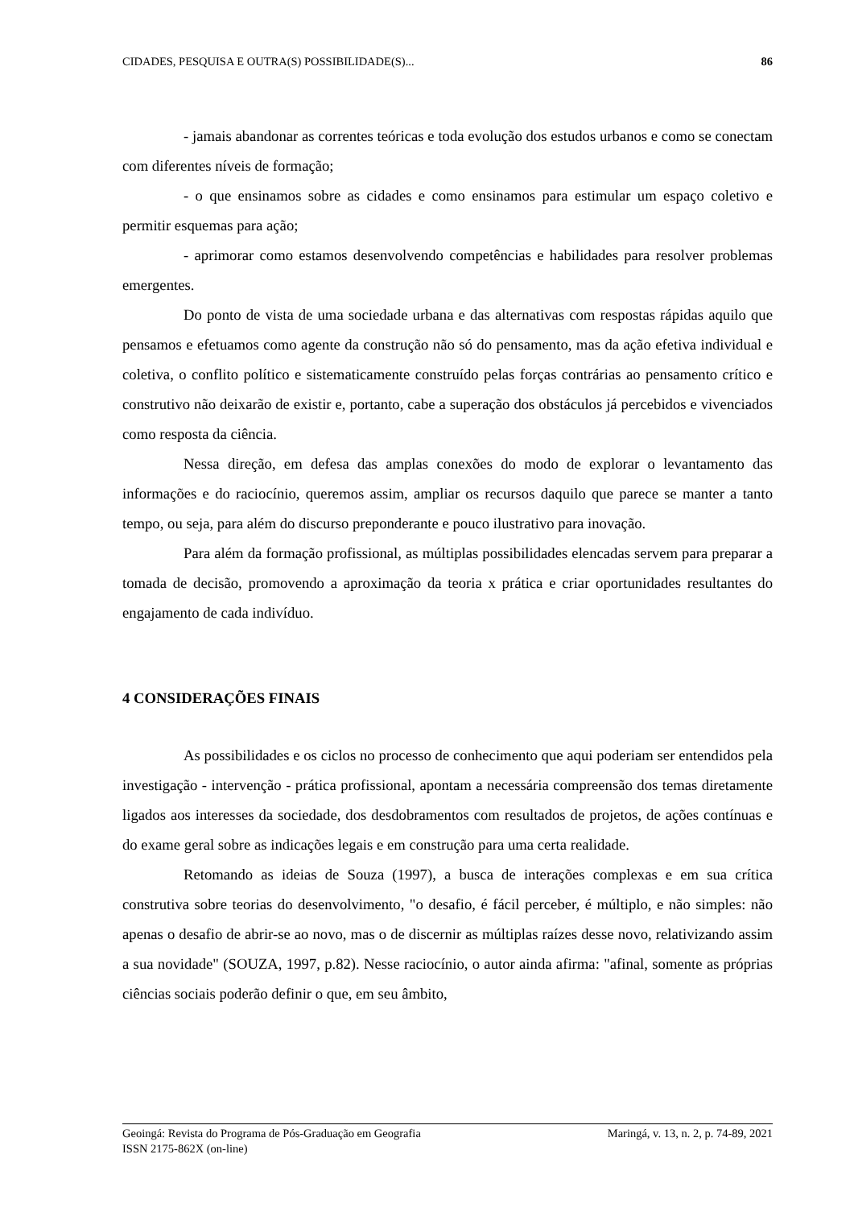CIDADES, PESQUISA E OUTRA(S) POSSIBILIDADE(S)... 86
- jamais abandonar as correntes teóricas e toda evolução dos estudos urbanos e como se conectam com diferentes níveis de formação;
- o que ensinamos sobre as cidades e como ensinamos para estimular um espaço coletivo e permitir esquemas para ação;
- aprimorar como estamos desenvolvendo competências e habilidades para resolver problemas emergentes.
Do ponto de vista de uma sociedade urbana e das alternativas com respostas rápidas aquilo que pensamos e efetuamos como agente da construção não só do pensamento, mas da ação efetiva individual e coletiva, o conflito político e sistematicamente construído pelas forças contrárias ao pensamento crítico e construtivo não deixarão de existir e, portanto, cabe a superação dos obstáculos já percebidos e vivenciados como resposta da ciência.
Nessa direção, em defesa das amplas conexões do modo de explorar o levantamento das informações e do raciocínio, queremos assim, ampliar os recursos daquilo que parece se manter a tanto tempo, ou seja, para além do discurso preponderante e pouco ilustrativo para inovação.
Para além da formação profissional, as múltiplas possibilidades elencadas servem para preparar a tomada de decisão, promovendo a aproximação da teoria x prática e criar oportunidades resultantes do engajamento de cada indivíduo.
4 CONSIDERAÇÕES FINAIS
As possibilidades e os ciclos no processo de conhecimento que aqui poderiam ser entendidos pela investigação - intervenção - prática profissional, apontam a necessária compreensão dos temas diretamente ligados aos interesses da sociedade, dos desdobramentos com resultados de projetos, de ações contínuas e do exame geral sobre as indicações legais e em construção para uma certa realidade.
Retomando as ideias de Souza (1997), a busca de interações complexas e em sua crítica construtiva sobre teorias do desenvolvimento, "o desafio, é fácil perceber, é múltiplo, e não simples: não apenas o desafio de abrir-se ao novo, mas o de discernir as múltiplas raízes desse novo, relativizando assim a sua novidade" (SOUZA, 1997, p.82). Nesse raciocínio, o autor ainda afirma: "afinal, somente as próprias ciências sociais poderão definir o que, em seu âmbito,
Geoingá: Revista do Programa de Pós-Graduação em Geografia Maringá, v. 13, n. 2, p. 74-89, 2021
ISSN 2175-862X (on-line)